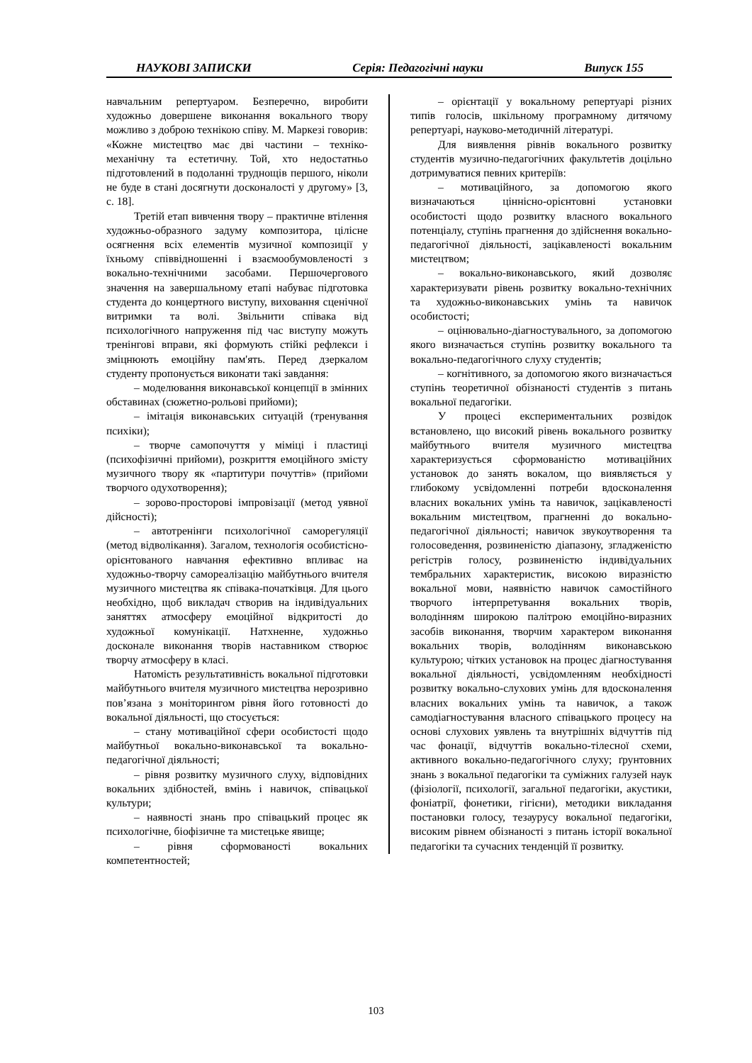НАУКОВІ ЗАПИСКИ Серія: Педагогічні науки Випуск 155
навчальним репертуаром. Безперечно, виробити художньо довершене виконання вокального твору можливо з доброю технікою співу. М. Маркезі говорив: «Кожне мистецтво має дві частини – техніко-механічну та естетичну. Той, хто недостатньо підготовлений в подоланні труднощів першого, ніколи не буде в стані досягнути досконалості у другому» [3, с. 18].
Третій етап вивчення твору – практичне втілення художньо-образного задуму композитора, цілісне осягнення всіх елементів музичної композиції у їхньому співвідношенні і взаємообумовленості з вокально-технічними засобами. Першочергового значення на завершальному етапі набуває підготовка студента до концертного виступу, виховання сценічної витримки та волі. Звільнити співака від психологічного напруження під час виступу можуть тренінгові вправи, які формують стійкі рефлекси і зміцнюють емоційну пам'ять. Перед дзеркалом студенту пропонується виконати такі завдання:
– моделювання виконавської концепції в змінних обставинах (сюжетно-рольові прийоми);
– імітація виконавських ситуацій (тренування психіки);
– творче самопочуття у міміці і пластиці (психофізичні прийоми), розкриття емоційного змісту музичного твору як «партитури почуттів» (прийоми творчого одухотворення);
– зорово-просторові імпровізації (метод уявної дійсності);
– автотренінги психологічної саморегуляції (метод відволікання). Загалом, технологія особистісно-орієнтованого навчання ефективно впливає на художньо-творчу самореалізацію майбутнього вчителя музичного мистецтва як співака-початківця. Для цього необхідно, щоб викладач створив на індивідуальних заняттях атмосферу емоційної відкритості до художньої комунікації. Натхненне, художньо досконале виконання творів наставником створює творчу атмосферу в класі.
Натомість результативність вокальної підготовки майбутнього вчителя музичного мистецтва нерозривно пов’язана з моніторингом рівня його готовності до вокальної діяльності, що стосується:
– стану мотиваційної сфери особистості щодо майбутньої вокально-виконавської та вокально-педагогічної діяльності;
– рівня розвитку музичного слуху, відповідних вокальних здібностей, вмінь і навичок, співацької культури;
– наявності знань про співацький процес як психологічне, біофізичне та мистецьке явище;
– рівня сформованості вокальних компетентностей;
– орієнтації у вокальному репертуарі різних типів голосів, шкільному програмному дитячому репертуарі, науково-методичній літературі.
Для виявлення рівнів вокального розвитку студентів музично-педагогічних факультетів доцільно дотримуватися певних критеріїв:
– мотиваційного, за допомогою якого визначаються ціннісно-орієнтовні установки особистості щодо розвитку власного вокального потенціалу, ступінь прагнення до здійснення вокально-педагогічної діяльності, зацікавленості вокальним мистецтвом;
– вокально-виконавського, який дозволяє характеризувати рівень розвитку вокально-технічних та художньо-виконавських умінь та навичок особистості;
– оцінювально-діагностувального, за допомогою якого визначається ступінь розвитку вокального та вокально-педагогічного слуху студентів;
– когнітивного, за допомогою якого визначається ступінь теоретичної обізнаності студентів з питань вокальної педагогіки.
У процесі експериментальних розвідок встановлено, що високий рівень вокального розвитку майбутнього вчителя музичного мистецтва характеризується сформованістю мотиваційних установок до занять вокалом, що виявляється у глибокому усвідомленні потреби вдосконалення власних вокальних умінь та навичок, зацікавленості вокальним мистецтвом, прагненні до вокально-педагогічної діяльності; навичок звукоутворення та голосоведення, розвиненістю діапазону, згладженістю регістрів голосу, розвиненістю індивідуальних тембральних характеристик, високою виразністю вокальної мови, наявністю навичок самостійного творчого інтерпретування вокальних творів, володінням широкою палітрою емоційно-виразних засобів виконання, творчим характером виконання вокальних творів, володінням виконавською культурою; чітких установок на процес діагностування вокальної діяльності, усвідомленням необхідності розвитку вокально-слухових умінь для вдосконалення власних вокальних умінь та навичок, а також самодіагностування власного співацького процесу на основі слухових уявлень та внутрішніх відчуттів під час фонації, відчуттів вокально-тілесної схеми, активного вокально-педагогічного слуху; ґрунтовних знань з вокальної педагогіки та суміжних галузей наук (фізіології, психології, загальної педагогіки, акустики, фоніатрії, фонетики, гігієни), методики викладання постановки голосу, тезаурусу вокальної педагогіки, високим рівнем обізнаності з питань історії вокальної педагогіки та сучасних тенденцій її розвитку.
103